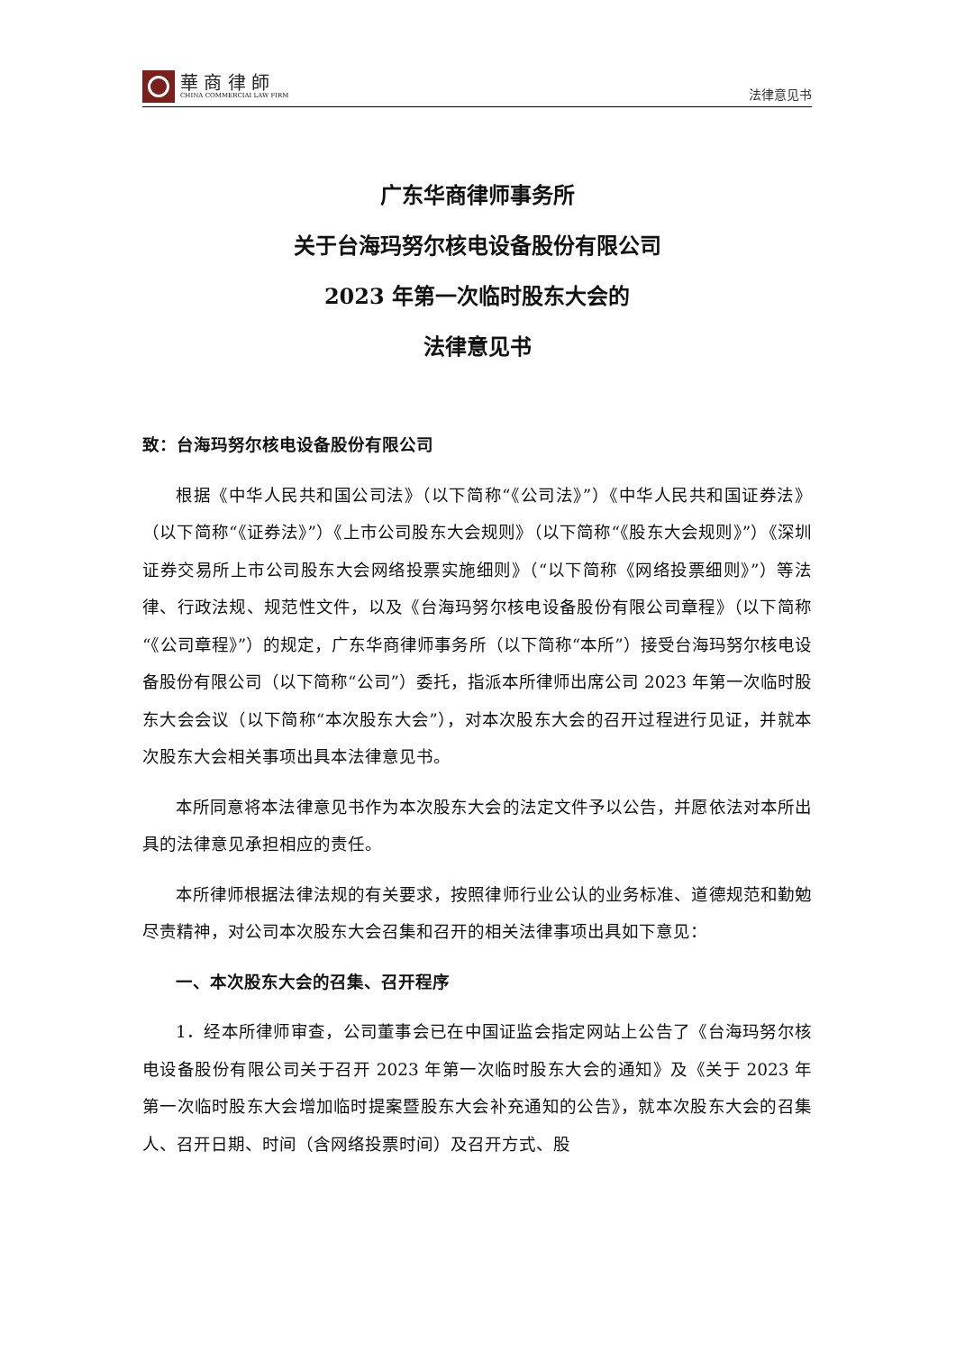華 商 律 師
CHINA COMMERCIAI LAW FIRM
法律意见书
广东华商律师事务所
关于台海玛努尔核电设备股份有限公司
2023 年第一次临时股东大会的
法律意见书
致：台海玛努尔核电设备股份有限公司
根据《中华人民共和国公司法》（以下简称“《公司法》”）《中华人民共和国证券法》（以下简称“《证券法》”）《上市公司股东大会规则》（以下简称“《股东大会规则》”）《深圳证券交易所上市公司股东大会网络投票实施细则》（“以下简称《网络投票细则》”）等法律、行政法规、规范性文件，以及《台海玛努尔核电设备股份有限公司章程》（以下简称“《公司章程》”）的规定，广东华商律师事务所（以下简称“本所”）接受台海玛努尔核电设备股份有限公司（以下简称“公司”）委托，指派本所律师出席公司 2023 年第一次临时股东大会会议（以下简称“本次股东大会”），对本次股东大会的召开过程进行见证，并就本次股东大会相关事项出具本法律意见书。
本所同意将本法律意见书作为本次股东大会的法定文件予以公告，并愿依法对本所出具的法律意见承担相应的责任。
本所律师根据法律法规的有关要求，按照律师行业公认的业务标准、道德规范和勤勉尽责精神，对公司本次股东大会召集和召开的相关法律事项出具如下意见：
一、本次股东大会的召集、召开程序
1．经本所律师审查，公司董事会已在中国证监会指定网站上公告了《台海玛努尔核电设备股份有限公司关于召开 2023 年第一次临时股东大会的通知》及《关于 2023 年第一次临时股东大会增加临时提案暨股东大会补充通知的公告》，就本次股东大会的召集人、召开日期、时间（含网络投票时间）及召开方式、股